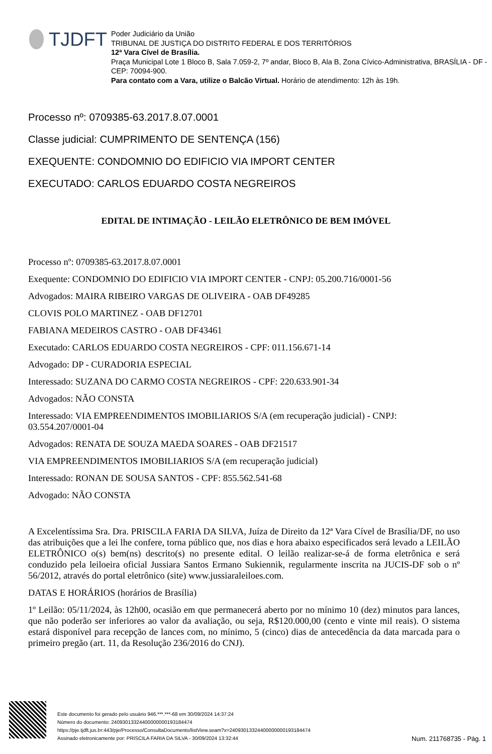TJDFT
Poder Judiciário da União
TRIBUNAL DE JUSTIÇA DO DISTRITO FEDERAL E DOS TERRITÓRIOS
12ª Vara Cível de Brasília.
Praça Municipal Lote 1 Bloco B, Sala 7.059-2, 7º andar, Bloco B, Ala B, Zona Cívico-Administrativa, BRASÍLIA - DF - CEP: 70094-900.
Para contato com a Vara, utilize o Balcão Virtual. Horário de atendimento: 12h às 19h.
Processo nº: 0709385-63.2017.8.07.0001
Classe judicial: CUMPRIMENTO DE SENTENÇA (156)
EXEQUENTE: CONDOMNIO DO EDIFICIO VIA IMPORT CENTER
EXECUTADO: CARLOS EDUARDO COSTA NEGREIROS
EDITAL DE INTIMAÇÃO - LEILÃO ELETRÔNICO DE BEM IMÓVEL
Processo nº: 0709385-63.2017.8.07.0001
Exequente: CONDOMNIO DO EDIFICIO VIA IMPORT CENTER - CNPJ: 05.200.716/0001-56
Advogados: MAIRA RIBEIRO VARGAS DE OLIVEIRA - OAB DF49285
CLOVIS POLO MARTINEZ - OAB DF12701
FABIANA MEDEIROS CASTRO - OAB DF43461
Executado: CARLOS EDUARDO COSTA NEGREIROS - CPF: 011.156.671-14
Advogado: DP - CURADORIA ESPECIAL
Interessado: SUZANA DO CARMO COSTA NEGREIROS - CPF: 220.633.901-34
Advogados: NÃO CONSTA
Interessado: VIA EMPREENDIMENTOS IMOBILIARIOS S/A (em recuperação judicial) - CNPJ: 03.554.207/0001-04
Advogados: RENATA DE SOUZA MAEDA SOARES - OAB DF21517
VIA EMPREENDIMENTOS IMOBILIARIOS S/A (em recuperação judicial)
Interessado: RONAN DE SOUSA SANTOS - CPF: 855.562.541-68
Advogado: NÃO CONSTA
A Excelentíssima Sra. Dra. PRISCILA FARIA DA SILVA, Juíza de Direito da 12ª Vara Cível de Brasília/DF, no uso das atribuições que a lei lhe confere, torna público que, nos dias e hora abaixo especificados será levado a LEILÃO ELETRÔNICO o(s) bem(ns) descrito(s) no presente edital. O leilão realizar-se-á de forma eletrônica e será conduzido pela leiloeira oficial Jussiara Santos Ermano Sukiennik, regularmente inscrita na JUCIS-DF sob o nº 56/2012, através do portal eletrônico (site) www.jussiaraleiloes.com.
DATAS E HORÁRIOS (horários de Brasília)
1º Leilão: 05/11/2024, às 12h00, ocasião em que permanecerá aberto por no mínimo 10 (dez) minutos para lances, que não poderão ser inferiores ao valor da avaliação, ou seja, R$120.000,00 (cento e vinte mil reais). O sistema estará disponível para recepção de lances com, no mínimo, 5 (cinco) dias de antecedência da data marcada para o primeiro pregão (art. 11, da Resolução 236/2016 do CNJ).
Este documento foi gerado pelo usuário 946.***.***-68 em 30/09/2024 14:37:24
Número do documento: 24093013324400000000193184474
https://pje.tjdft.jus.br:443/pje/Processo/ConsultaDocumento/listView.seam?x=24093013324400000000193184474
Assinado eletronicamente por: PRISCILA FARIA DA SILVA - 30/09/2024 13:32:44
Num. 211768735 - Pág. 1